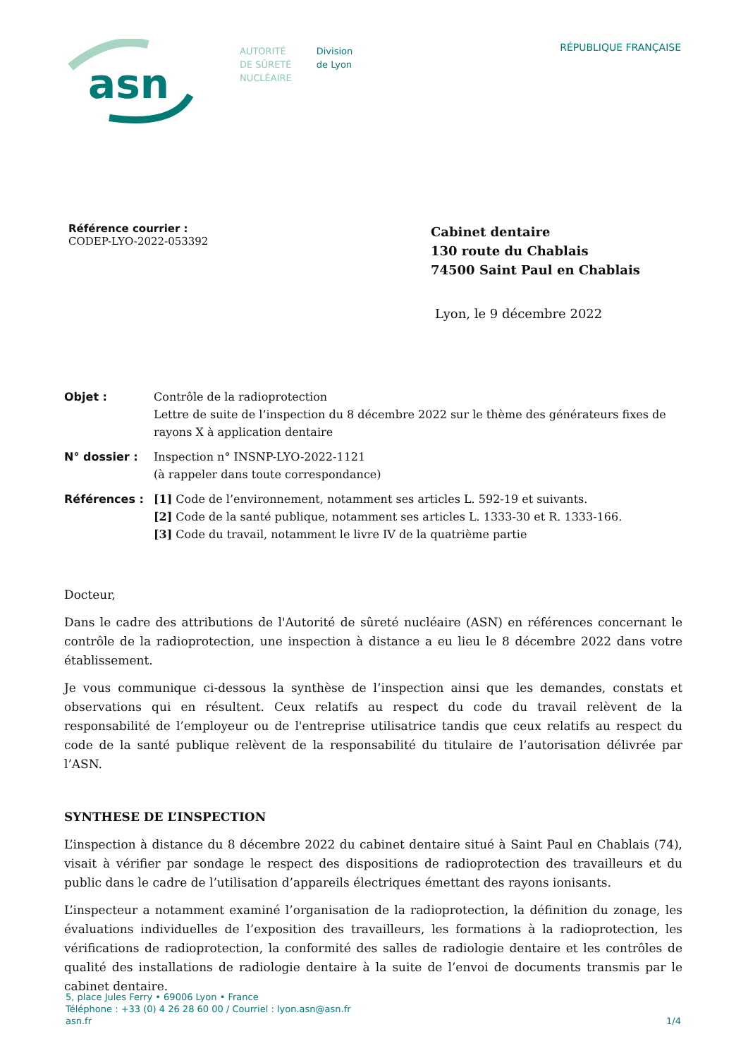asn
AUTORITÉ
DE SÛRETÉ
NUCLÉAIRE
Division
de Lyon
RÉPUBLIQUE FRANÇAISE
Référence courrier :
CODEP-LYO-2022-053392
Cabinet dentaire
130 route du Chablais
74500 Saint Paul en Chablais
Lyon, le 9 décembre 2022
| Objet : | Contrôle de la radioprotection Lettre de suite de l’inspection du 8 décembre 2022 sur le thème des générateurs fixes de rayons X à application dentaire |
| N° dossier : | Inspection n° INSNP-LYO-2022-1121 (à rappeler dans toute correspondance) |
| Références : | [1] Code de l’environnement, notamment ses articles L. 592-19 et suivants. [2] Code de la santé publique, notamment ses articles L. 1333-30 et R. 1333-166. [3] Code du travail, notamment le livre IV de la quatrième partie |
Docteur,
Dans le cadre des attributions de l'Autorité de sûreté nucléaire (ASN) en références concernant le contrôle de la radioprotection, une inspection à distance a eu lieu le 8 décembre 2022 dans votre établissement.
Je vous communique ci-dessous la synthèse de l’inspection ainsi que les demandes, constats et observations qui en résultent. Ceux relatifs au respect du code du travail relèvent de la responsabilité de l’employeur ou de l'entreprise utilisatrice tandis que ceux relatifs au respect du code de la santé publique relèvent de la responsabilité du titulaire de l’autorisation délivrée par l’ASN.
SYNTHESE DE L’INSPECTION
L’inspection à distance du 8 décembre 2022 du cabinet dentaire situé à Saint Paul en Chablais (74), visait à vérifier par sondage le respect des dispositions de radioprotection des travailleurs et du public dans le cadre de l’utilisation d’appareils électriques émettant des rayons ionisants.
L’inspecteur a notamment examiné l’organisation de la radioprotection, la définition du zonage, les évaluations individuelles de l’exposition des travailleurs, les formations à la radioprotection, les vérifications de radioprotection, la conformité des salles de radiologie dentaire et les contrôles de qualité des installations de radiologie dentaire à la suite de l’envoi de documents transmis par le cabinet dentaire.
5, place Jules Ferry • 69006 Lyon • France
Téléphone : +33 (0) 4 26 28 60 00 / Courriel : lyon.asn@asn.fr
asn.fr
1/4